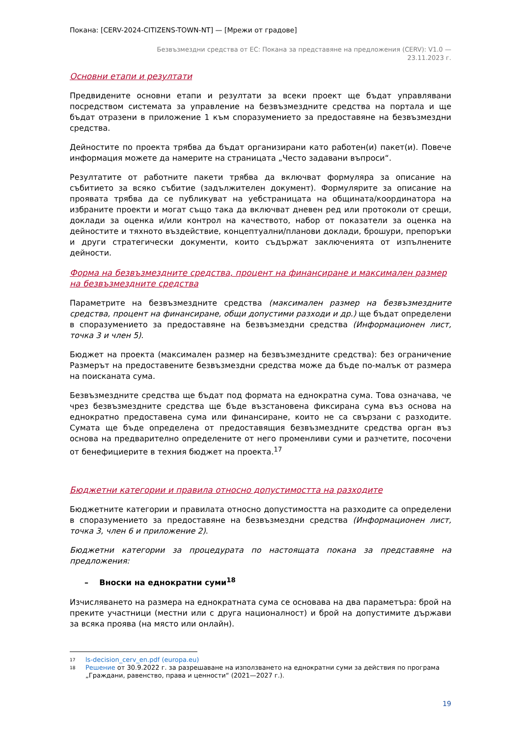Покана: [CERV-2024-CITIZENS-TOWN-NT] — [Мрежи от градове]
Безвъзмездни средства от ЕС: Покана за представяне на предложения (CERV): V1.0 —
23.11.2023 г.
Основни етапи и резултати
Предвидените основни етапи и резултати за всеки проект ще бъдат управлявани посредством системата за управление на безвъзмездните средства на портала и ще бъдат отразени в приложение 1 към споразумението за предоставяне на безвъзмездни средства.
Дейностите по проекта трябва да бъдат организирани като работен(и) пакет(и). Повече информация можете да намерите на страницата „Често задавани въпроси“.
Резултатите от работните пакети трябва да включват формуляра за описание на събитието за всяко събитие (задължителен документ). Формулярите за описание на проявата трябва да се публикуват на уебстраницата на общината/координатора на избраните проекти и могат също така да включват дневен ред или протоколи от срещи, доклади за оценка и/или контрол на качеството, набор от показатели за оценка на дейностите и тяхното въздействие, концептуални/планови доклади, брошури, препоръки и други стратегически документи, които съдържат заключенията от изпълнените дейности.
Форма на безвъзмездните средства, процент на финансиране и максимален размер на безвъзмездните средства
Параметрите на безвъзмездните средства (максимален размер на безвъзмездните средства, процент на финансиране, общи допустими разходи и др.) ще бъдат определени в споразумението за предоставяне на безвъзмездни средства (Информационен лист, точка 3 и член 5).
Бюджет на проекта (максимален размер на безвъзмездните средства): без ограничение Размерът на предоставените безвъзмездни средства може да бъде по-малък от размера на поисканата сума.
Безвъзмездните средства ще бъдат под формата на еднократна сума. Това означава, че чрез безвъзмездните средства ще бъде възстановена фиксирана сума въз основа на еднократно предоставена сума или финансиране, които не са свързани с разходите. Сумата ще бъде определена от предоставящия безвъзмездните средства орган въз основа на предварително определените от него променливи суми и разчетите, посочени от бенефициерите в техния бюджет на проекта.<sup>17</sup>
Бюджетни категории и правила относно допустимостта на разходите
Бюджетните категории и правилата относно допустимостта на разходите са определени в споразумението за предоставяне на безвъзмездни средства (Информационен лист, точка 3, член 6 и приложение 2).
Бюджетни категории за процедурата по настоящата покана за представяне на предложения:
– Вноски на еднократни суми<sup>18</sup>
Изчисляването на размера на еднократната сума се основава на два параметъра: брой на преките участници (местни или с друга националност) и брой на допустимите държави за всяка проява (на място или онлайн).
17 ls-decision_cerv_en.pdf (europa.eu)
18 Решение от 30.9.2022 г. за разрешаване на използването на еднократни суми за действия по програма „Граждани, равенство, права и ценности“ (2021—2027 г.).
19